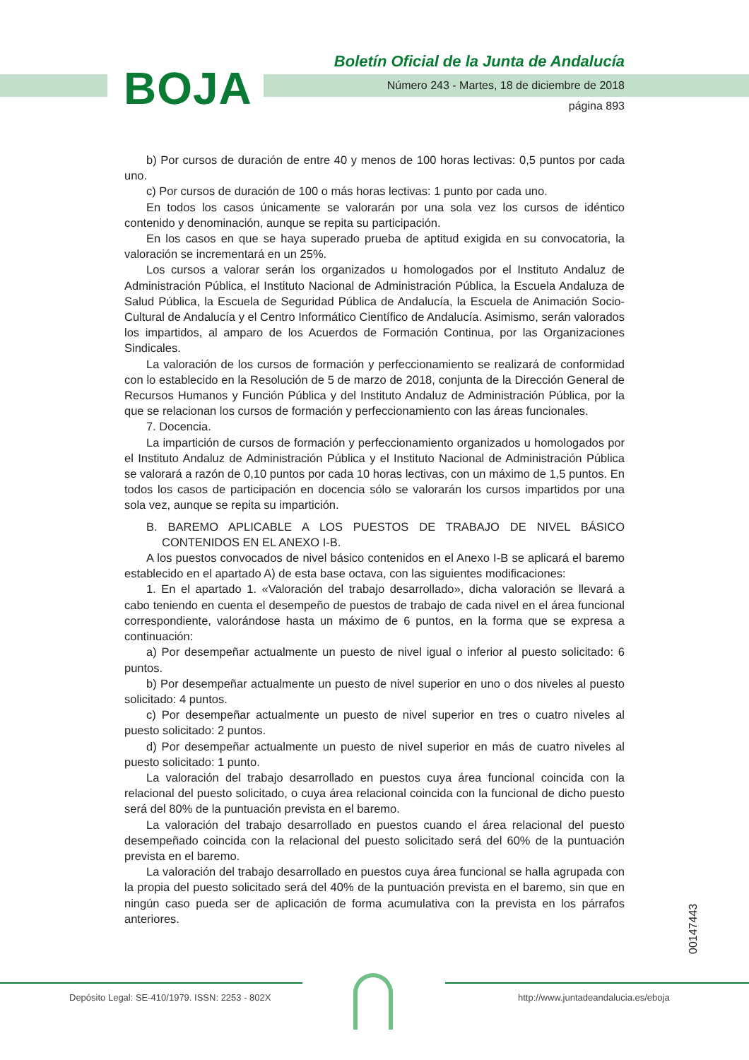BOJA
Boletín Oficial de la Junta de Andalucía
Número 243 - Martes, 18 de diciembre de 2018
página 893
b) Por cursos de duración de entre 40 y menos de 100 horas lectivas: 0,5 puntos por cada uno.
c) Por cursos de duración de 100 o más horas lectivas: 1 punto por cada uno.
En todos los casos únicamente se valorarán por una sola vez los cursos de idéntico contenido y denominación, aunque se repita su participación.
En los casos en que se haya superado prueba de aptitud exigida en su convocatoria, la valoración se incrementará en un 25%.
Los cursos a valorar serán los organizados u homologados por el Instituto Andaluz de Administración Pública, el Instituto Nacional de Administración Pública, la Escuela Andaluza de Salud Pública, la Escuela de Seguridad Pública de Andalucía, la Escuela de Animación Socio-Cultural de Andalucía y el Centro Informático Científico de Andalucía. Asimismo, serán valorados los impartidos, al amparo de los Acuerdos de Formación Continua, por las Organizaciones Sindicales.
La valoración de los cursos de formación y perfeccionamiento se realizará de conformidad con lo establecido en la Resolución de 5 de marzo de 2018, conjunta de la Dirección General de Recursos Humanos y Función Pública y del Instituto Andaluz de Administración Pública, por la que se relacionan los cursos de formación y perfeccionamiento con las áreas funcionales.
7. Docencia.
La impartición de cursos de formación y perfeccionamiento organizados u homologados por el Instituto Andaluz de Administración Pública y el Instituto Nacional de Administración Pública se valorará a razón de 0,10 puntos por cada 10 horas lectivas, con un máximo de 1,5 puntos. En todos los casos de participación en docencia sólo se valorarán los cursos impartidos por una sola vez, aunque se repita su impartición.
B. BAREMO APLICABLE A LOS PUESTOS DE TRABAJO DE NIVEL BÁSICO CONTENIDOS EN EL ANEXO I-B.
A los puestos convocados de nivel básico contenidos en el Anexo I-B se aplicará el baremo establecido en el apartado A) de esta base octava, con las siguientes modificaciones:
1. En el apartado 1. «Valoración del trabajo desarrollado», dicha valoración se llevará a cabo teniendo en cuenta el desempeño de puestos de trabajo de cada nivel en el área funcional correspondiente, valorándose hasta un máximo de 6 puntos, en la forma que se expresa a continuación:
a) Por desempeñar actualmente un puesto de nivel igual o inferior al puesto solicitado: 6 puntos.
b) Por desempeñar actualmente un puesto de nivel superior en uno o dos niveles al puesto solicitado: 4 puntos.
c) Por desempeñar actualmente un puesto de nivel superior en tres o cuatro niveles al puesto solicitado: 2 puntos.
d) Por desempeñar actualmente un puesto de nivel superior en más de cuatro niveles al puesto solicitado: 1 punto.
La valoración del trabajo desarrollado en puestos cuya área funcional coincida con la relacional del puesto solicitado, o cuya área relacional coincida con la funcional de dicho puesto será del 80% de la puntuación prevista en el baremo.
La valoración del trabajo desarrollado en puestos cuando el área relacional del puesto desempeñado coincida con la relacional del puesto solicitado será del 60% de la puntuación prevista en el baremo.
La valoración del trabajo desarrollado en puestos cuya área funcional se halla agrupada con la propia del puesto solicitado será del 40% de la puntuación prevista en el baremo, sin que en ningún caso pueda ser de aplicación de forma acumulativa con la prevista en los párrafos anteriores.
00147443
Depósito Legal: SE-410/1979. ISSN: 2253 - 802X
http://www.juntadeandalucia.es/eboja